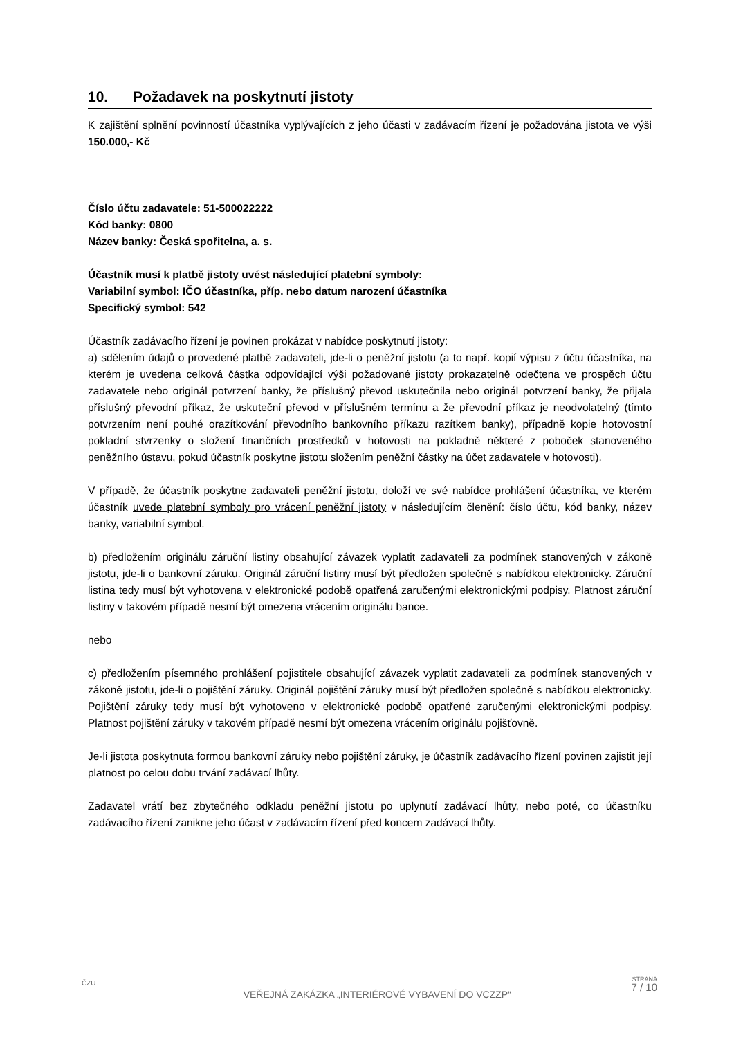10. Požadavek na poskytnutí jistoty
K zajištění splnění povinností účastníka vyplývajících z jeho účasti v zadávacím řízení je požadována jistota ve výši 150.000,- Kč
Číslo účtu zadavatele: 51-500022222
Kód banky: 0800
Název banky: Česká spořitelna, a. s.
Účastník musí k platbě jistoty uvést následující platební symboly:
Variabilní symbol: IČO účastníka, příp. nebo datum narození účastníka
Specifický symbol: 542
Účastník zadávacího řízení je povinen prokázat v nabídce poskytnutí jistoty:
a) sdělením údajů o provedené platbě zadavateli, jde-li o peněžní jistotu (a to např. kopií výpisu z účtu účastníka, na kterém je uvedena celková částka odpovídající výši požadované jistoty prokazatelně odečtena ve prospěch účtu zadavatele nebo originál potvrzení banky, že příslušný převod uskutečnila nebo originál potvrzení banky, že přijala příslušný převodní příkaz, že uskuteční převod v příslušném termínu a že převodní příkaz je neodvolatelný (tímto potvrzením není pouhé orazítkování převodního bankovního příkazu razítkem banky), případně kopie hotovostní pokladní stvrzenky o složení finančních prostředků v hotovosti na pokladně některé z poboček stanoveného peněžního ústavu, pokud účastník poskytne jistotu složením peněžní částky na účet zadavatele v hotovosti).
V případě, že účastník poskytne zadavateli peněžní jistotu, doloží ve své nabídce prohlášení účastníka, ve kterém účastník uvede platební symboly pro vrácení peněžní jistoty v následujícím členění: číslo účtu, kód banky, název banky, variabilní symbol.
b) předložením originálu záruční listiny obsahující závazek vyplatit zadavateli za podmínek stanovených v zákoně jistotu, jde-li o bankovní záruku. Originál záruční listiny musí být předložen společně s nabídkou elektronicky. Záruční listina tedy musí být vyhotovena v elektronické podobě opatřená zaručenými elektronickými podpisy. Platnost záruční listiny v takovém případě nesmí být omezena vrácením originálu bance.
nebo
c) předložením písemného prohlášení pojistitele obsahující závazek vyplatit zadavateli za podmínek stanovených v zákoně jistotu, jde-li o pojištění záruky. Originál pojištění záruky musí být předložen společně s nabídkou elektronicky. Pojištění záruky tedy musí být vyhotoveno v elektronické podobě opatřené zaručenými elektronickými podpisy. Platnost pojištění záruky v takovém případě nesmí být omezena vrácením originálu pojišťovně.
Je-li jistota poskytnuta formou bankovní záruky nebo pojištění záruky, je účastník zadávacího řízení povinen zajistit její platnost po celou dobu trvání zadávací lhůty.
Zadavatel vrátí bez zbytečného odkladu peněžní jistotu po uplynutí zadávací lhůty, nebo poté, co účastníku zadávacího řízení zanikne jeho účast v zadávacím řízení před koncem zadávací lhůty.
ČZU
VEŘEJNÁ ZAKÁZKA „INTERIÉROVÉ VYBAVENÍ DO VCZZP“
STRANA
7 / 10